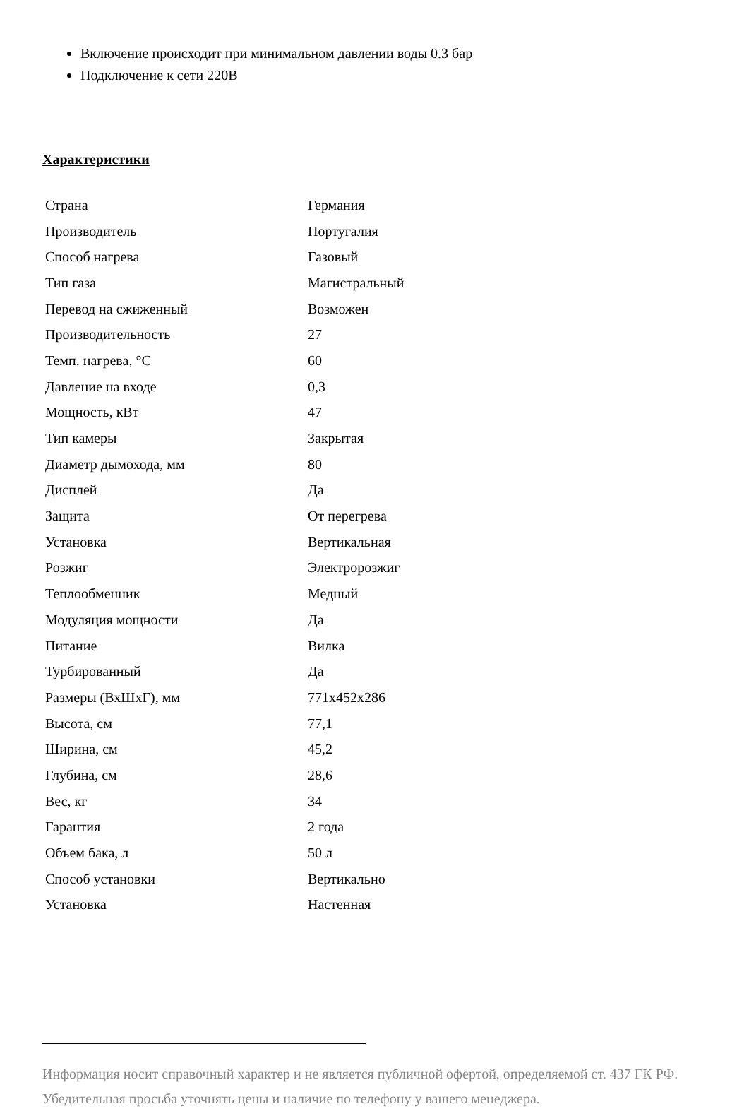Включение происходит при минимальном давлении воды 0.3 бар
Подключение к сети 220В
Характеристики
| Страна | Германия |
| Производитель | Португалия |
| Способ нагрева | Газовый |
| Тип газа | Магистральный |
| Перевод на сжиженный | Возможен |
| Производительность | 27 |
| Темп. нагрева, °C | 60 |
| Давление на входе | 0,3 |
| Мощность, кВт | 47 |
| Тип камеры | Закрытая |
| Диаметр дымохода, мм | 80 |
| Дисплей | Да |
| Защита | От перегрева |
| Установка | Вертикальная |
| Розжиг | Электророзжиг |
| Теплообменник | Медный |
| Модуляция мощности | Да |
| Питание | Вилка |
| Турбированный | Да |
| Размеры (ВхШхГ), мм | 771x452x286 |
| Высота, см | 77,1 |
| Ширина, см | 45,2 |
| Глубина, см | 28,6 |
| Вес, кг | 34 |
| Гарантия | 2 года |
| Объем бака, л | 50 л |
| Способ установки | Вертикально |
| Установка | Настенная |
Информация носит справочный характер и не является публичной офертой, определяемой ст. 437 ГК РФ. Убедительная просьба уточнять цены и наличие по телефону у вашего менеджера.